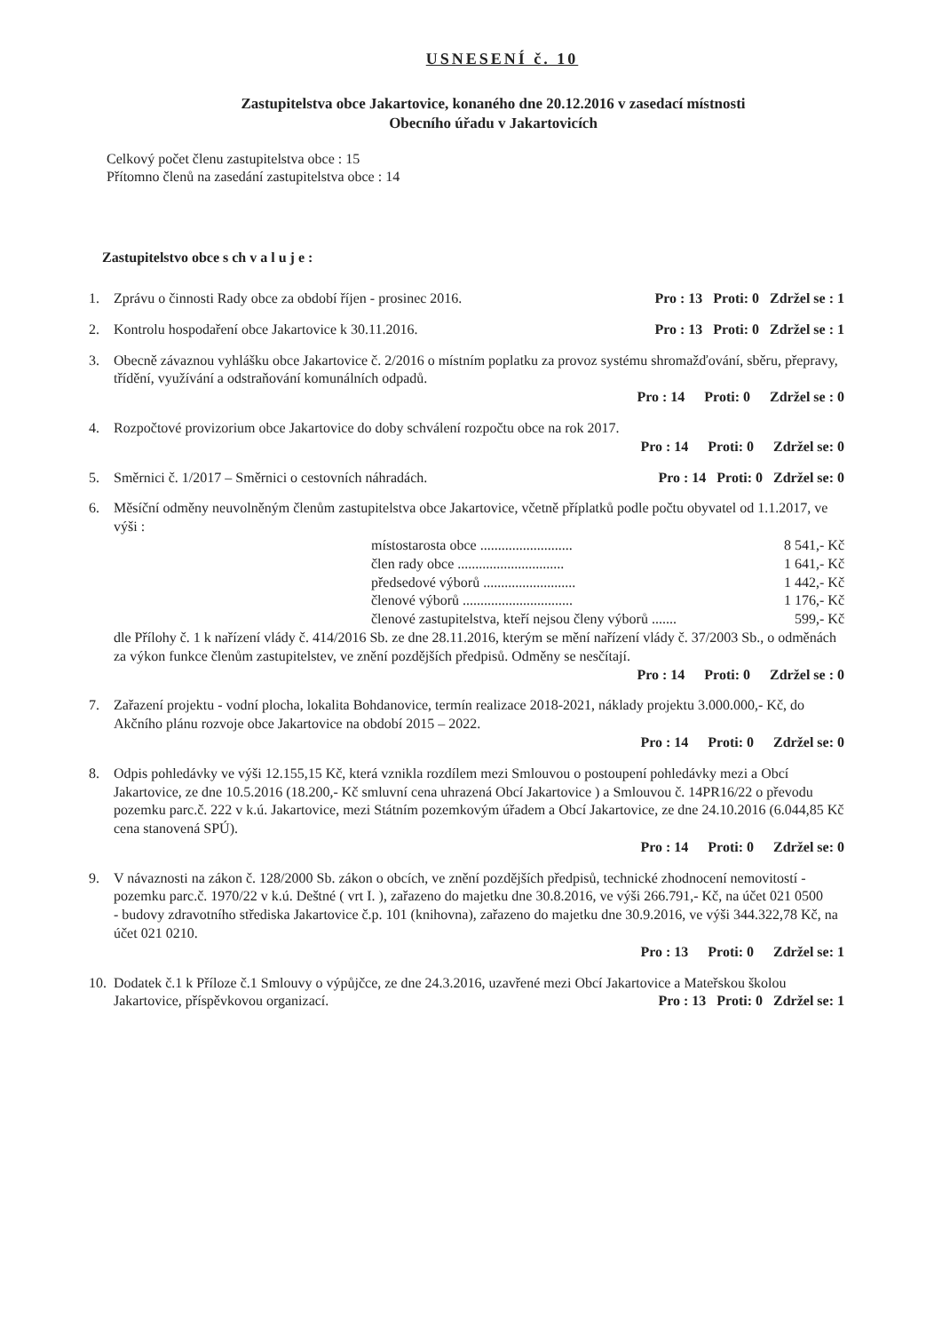USNESENÍ č. 10
Zastupitelstva obce Jakartovice, konaného dne 20.12.2016 v zasedací místnosti
Obecního úřadu v Jakartovicích
Celkový počet členu zastupitelstva obce : 15
Přítomno členů na zasedání zastupitelstva obce : 14
Zastupitelstvo obce s ch v a l u j e :
1. Zprávu o činnosti Rady obce za období říjen - prosinec 2016. Pro : 13 Proti: 0 Zdržel se : 1
2. Kontrolu hospodaření obce Jakartovice k 30.11.2016. Pro : 13 Proti: 0 Zdržel se : 1
3. Obecně závaznou vyhlášku obce Jakartovice č. 2/2016 o místním poplatku za provoz systému shromažďování, sběru, přepravy, třídění, využívání a odstraňování komunálních odpadů.
Pro : 14 Proti: 0 Zdržel se : 0
4. Rozpočtové provizorium obce Jakartovice do doby schválení rozpočtu obce na rok 2017.
Pro : 14 Proti: 0 Zdržel se: 0
5. Směrnici č. 1/2017 – Směrnici o cestovních náhradách. Pro : 14 Proti: 0 Zdržel se: 0
6. Měsíční odměny neuvolněným členům zastupitelstva obce Jakartovice, včetně příplatků podle počtu obyvatel od 1.1.2017, ve výši :
místostarosta obce .......................... 8 541,- Kč
člen rady obce .............................. 1 641,- Kč
předsedové výborů .......................... 1 442,- Kč
členové výborů ............................... 1 176,- Kč
členové zastupitelstva, kteří nejsou členy výborů ....... 599,- Kč
dle Přílohy č. 1 k nařízení vlády č. 414/2016 Sb. ze dne 28.11.2016, kterým se mění nařízení vlády č. 37/2003 Sb., o odměnách za výkon funkce členům zastupitelstev, ve znění pozdějších předpisů. Odměny se nesčítají.
Pro : 14 Proti: 0 Zdržel se : 0
7. Zařazení projektu - vodní plocha, lokalita Bohdanovice, termín realizace 2018-2021, náklady projektu 3.000.000,- Kč, do Akčního plánu rozvoje obce Jakartovice na období 2015 – 2022.
Pro : 14 Proti: 0 Zdržel se: 0
8. Odpis pohledávky ve výši 12.155,15 Kč, která vznikla rozdílem mezi Smlouvou o postoupení pohledávky mezi a Obcí Jakartovice, ze dne 10.5.2016 (18.200,- Kč smluvní cena uhrazená Obcí Jakartovice ) a Smlouvou č. 14PR16/22 o převodu pozemku parc.č. 222 v k.ú. Jakartovice, mezi Státním pozemkovým úřadem a Obcí Jakartovice, ze dne 24.10.2016 (6.044,85 Kč cena stanovená SPÚ).
Pro : 14 Proti: 0 Zdržel se: 0
9. V návaznosti na zákon č. 128/2000 Sb. zákon o obcích, ve znění pozdějších předpisů, technické zhodnocení nemovitostí - pozemku parc.č. 1970/22 v k.ú. Deštné ( vrt I. ), zařazeno do majetku dne 30.8.2016, ve výši 266.791,- Kč, na účet 021 0500
- budovy zdravotního střediska Jakartovice č.p. 101 (knihovna), zařazeno do majetku dne 30.9.2016, ve výši 344.322,78 Kč, na účet 021 0210.
Pro : 13 Proti: 0 Zdržel se: 1
10.
Dodatek č.1 k Příloze č.1 Smlouvy o výpůjčce, ze dne 24.3.2016, uzavřené mezi Obcí Jakartovice a Mateřskou školou Jakartovice, příspěvkovou organizací. Pro : 13 Proti: 0 Zdržel se: 1